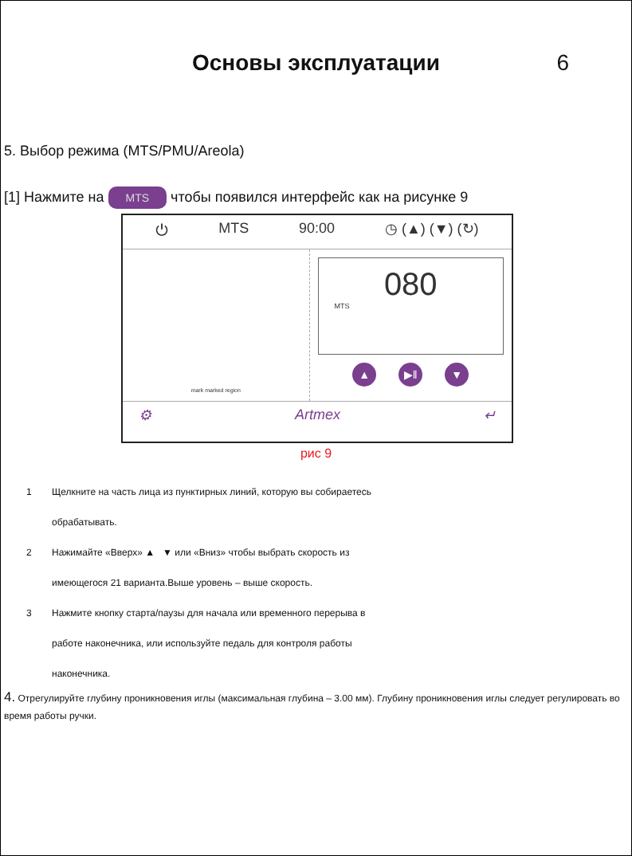Основы эксплуатации 6
5. Выбор режима (MTS/PMU/Areola)
[1] Нажмите на MTS чтобы появился интерфейс как на рисунке 9
⏻ MTS 90:00 ◷ (▲) (▼) (↻)
mark marked region
080
MTS
▲ ▶‖ ▼
⚙ Artmex ↵
рис 9
1 Щелкните на часть лица из пунктирных линий, которую вы собираетесь
обрабатывать.
2 Нажимайте «Вверх» ▲ ▼ или «Вниз» чтобы выбрать скорость из
имеющегося 21 варианта.Выше уровень – выше скорость.
3 Нажмите кнопку старта/паузы для начала или временного перерыва в
работе наконечника, или используйте педаль для контроля работы
наконечника.
4. Отрегулируйте глубину проникновения иглы (максимальная глубина – 3.00 мм). Глубину проникновения иглы следует регулировать во время работы ручки.